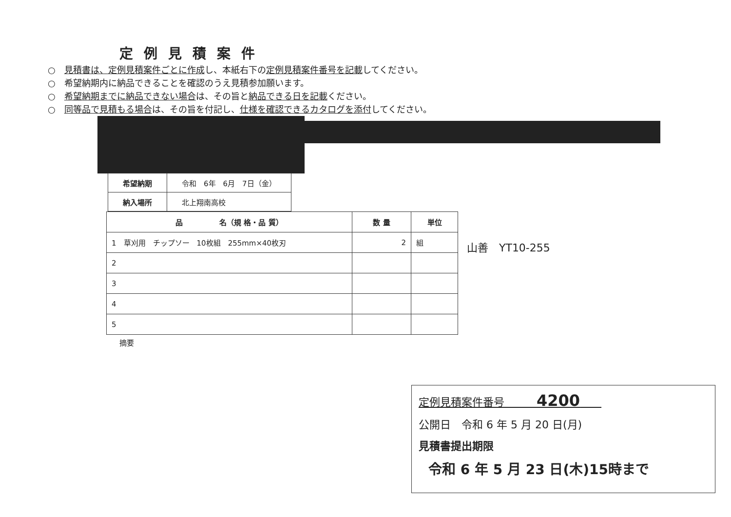定例見積案件
○　見積書は、定例見積案件ごとに作成し、本紙右下の定例見積案件番号を記載してください。
○　希望納期内に納品できることを確認のうえ見積参加願います。
○　希望納期までに納品できない場合は、その旨と納品できる日を記載ください。
○　同等品で見積もる場合は、その旨を付記し、仕様を確認できるカタログを添付してください。
| 希望納期 | 令和 6年 6月 7日（金） |
| 納入場所 | 北上翔南高校 |
| 品 名（規 格・品 質） | 数 量 | 単位 |
| --- | --- | --- |
| 1 草刈用 チップソー 10枚組 255mm×40枚刃 | 2 | 組 |
| 2 | | |
| 3 | | |
| 4 | | |
| 5 | | |
山善　YT10-255
摘要
定例見積案件番号　　　4200　　
公開日　令和 6 年 5 月 20 日(月)
見積書提出期限
令和 6 年 5 月 23 日(木)15時まで